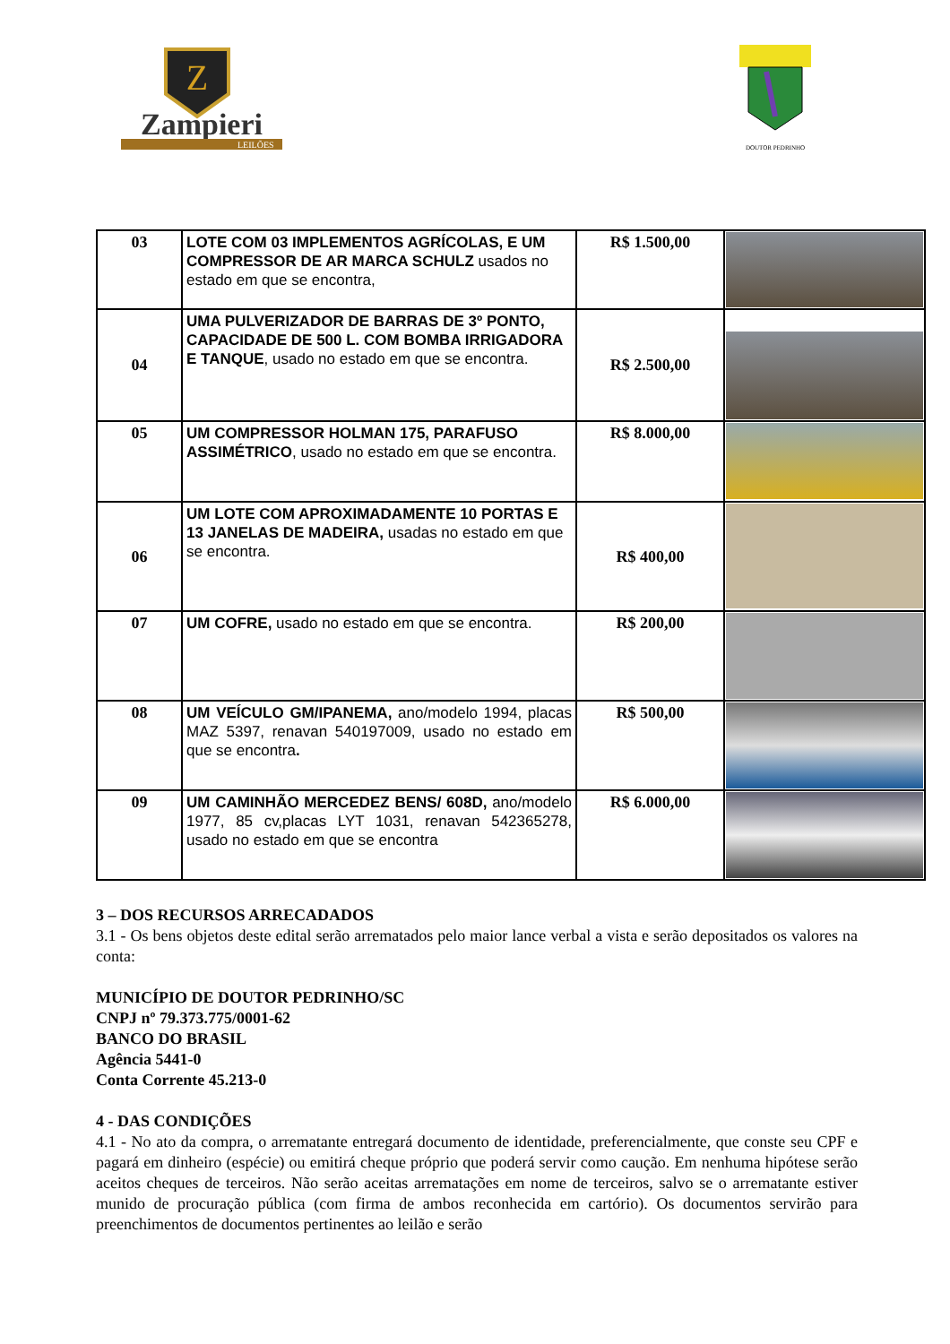Z
Zampieri
LEILÕES
DOUTOR PEDRINHO
| 03 | LOTE COM 03 IMPLEMENTOS AGRÍCOLAS, E UM COMPRESSOR DE AR MARCA SCHULZ usados no estado em que se encontra, | R$ 1.500,00 | |
| 04 | UMA PULVERIZADOR DE BARRAS DE 3º PONTO, CAPACIDADE DE 500 L. COM BOMBA IRRIGADORA E TANQUE , usado no estado em que se encontra. | R$ 2.500,00 | |
| 05 | UM COMPRESSOR HOLMAN 175, PARAFUSO ASSIMÉTRICO , usado no estado em que se encontra. | R$ 8.000,00 | |
| 06 | UM LOTE COM APROXIMADAMENTE 10 PORTAS E 13 JANELAS DE MADEIRA, usadas no estado em que se encontra. | R$ 400,00 | |
| 07 | UM COFRE, usado no estado em que se encontra. | R$ 200,00 | |
| 08 | UM VEÍCULO GM/IPANEMA, ano/modelo 1994, placas MAZ 5397, renavan 540197009, usado no estado em que se encontra . | R$ 500,00 | |
| 09 | UM CAMINHÃO MERCEDEZ BENS/ 608D, ano/modelo 1977, 85 cv,placas LYT 1031, renavan 542365278, usado no estado em que se encontra | R$ 6.000,00 | |
3 – DOS RECURSOS ARRECADADOS
3.1 - Os bens objetos deste edital serão arrematados pelo maior lance verbal a vista e serão depositados os valores na conta:
MUNICÍPIO DE DOUTOR PEDRINHO/SC
CNPJ nº 79.373.775/0001-62
BANCO DO BRASIL
Agência 5441-0
Conta Corrente 45.213-0
4 - DAS CONDIÇÕES
4.1 - No ato da compra, o arrematante entregará documento de identidade, preferencialmente, que conste seu CPF e pagará em dinheiro (espécie) ou emitirá cheque próprio que poderá servir como caução. Em nenhuma hipótese serão aceitos cheques de terceiros. Não serão aceitas arrematações em nome de terceiros, salvo se o arrematante estiver munido de procuração pública (com firma de ambos reconhecida em cartório). Os documentos servirão para preenchimentos de documentos pertinentes ao leilão e serão